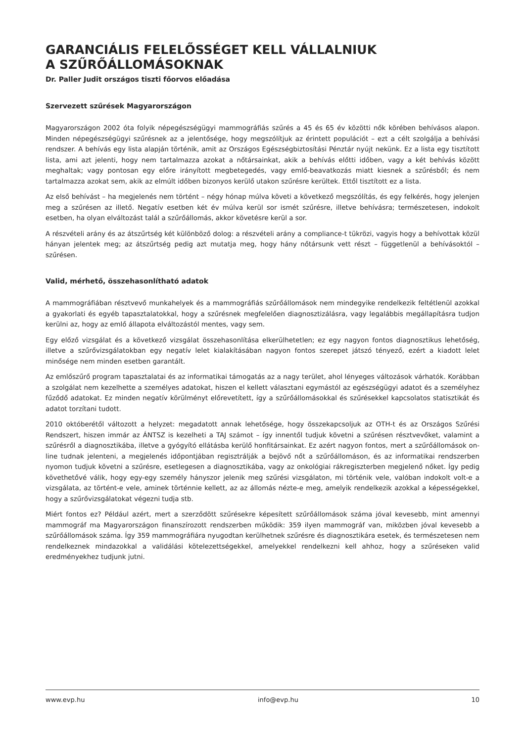GARANCIÁLIS FELELŐSSÉGET KELL VÁLLALNIUK
A SZŰRŐÁLLOMÁSOKNAK
Dr. Paller Judit országos tiszti főorvos előadása
Szervezett szűrések Magyarországon
Magyarországon 2002 óta folyik népegészségügyi mammográfiás szűrés a 45 és 65 év közötti nők körében behívásos alapon. Minden népegészségügyi szűrésnek az a jelentősége, hogy megszólítjuk az érintett populációt – ezt a célt szolgálja a behívási rendszer. A behívás egy lista alapján történik, amit az Országos Egészségbiztosítási Pénztár nyújt nekünk. Ez a lista egy tisztított lista, ami azt jelenti, hogy nem tartalmazza azokat a nőtársainkat, akik a behívás előtti időben, vagy a két behívás között meghaltak; vagy pontosan egy előre irányított megbetegedés, vagy emlő-beavatkozás miatt kiesnek a szűrésből; és nem tartalmazza azokat sem, akik az elmúlt időben bizonyos kerülő utakon szűrésre kerültek. Ettől tisztított ez a lista.
Az első behívást – ha megjelenés nem történt – négy hónap múlva követi a következő megszólítás, és egy felkérés, hogy jelenjen meg a szűrésen az illető. Negatív esetben két év múlva kerül sor ismét szűrésre, illetve behívásra; természetesen, indokolt esetben, ha olyan elváltozást talál a szűrőállomás, akkor követésre kerül a sor.
A részvételi arány és az átszűrtség két különböző dolog: a részvételi arány a compliance-t tükrözi, vagyis hogy a behívottak közül hányan jelentek meg; az átszűrtség pedig azt mutatja meg, hogy hány nőtársunk vett részt – függetlenül a behívásoktól – szűrésen.
Valid, mérhető, összehasonlítható adatok
A mammográfiában résztvevő munkahelyek és a mammográfiás szűrőállomások nem mindegyike rendelkezik feltétlenül azokkal a gyakorlati és egyéb tapasztalatokkal, hogy a szűrésnek megfelelően diagnosztizálásra, vagy legalábbis megállapításra tudjon kerülni az, hogy az emlő állapota elváltozástól mentes, vagy sem.
Egy előző vizsgálat és a következő vizsgálat összehasonlítása elkerülhetetlen; ez egy nagyon fontos diagnosztikus lehetőség, illetve a szűrővizsgálatokban egy negatív lelet kialakításában nagyon fontos szerepet játszó tényező, ezért a kiadott lelet minősége nem minden esetben garantált.
Az emlőszűrő program tapasztalatai és az informatikai támogatás az a nagy terület, ahol lényeges változások várhatók. Korábban a szolgálat nem kezelhette a személyes adatokat, hiszen el kellett választani egymástól az egészségügyi adatot és a személyhez fűződő adatokat. Ez minden negatív körülményt előrevetített, így a szűrőállomásokkal és szűrésekkel kapcsolatos statisztikát és adatot torzítani tudott.
2010 októberétől változott a helyzet: megadatott annak lehetősége, hogy összekapcsoljuk az OTH-t és az Országos Szűrési Rendszert, hiszen immár az ÁNTSZ is kezelheti a TAJ számot – így innentől tudjuk követni a szűrésen résztvevőket, valamint a szűrésről a diagnosztikába, illetve a gyógyító ellátásba kerülő honfitársainkat. Ez azért nagyon fontos, mert a szűrőállomások on-line tudnak jelenteni, a megjelenés időpontjában regisztrálják a bejövő nőt a szűrőállomáson, és az informatikai rendszerben nyomon tudjuk követni a szűrésre, esetlegesen a diagnosztikába, vagy az onkológiai rákregiszterben megjelenő nőket. Így pedig követhetővé válik, hogy egy-egy személy hányszor jelenik meg szűrési vizsgálaton, mi történik vele, valóban indokolt volt-e a vizsgálata, az történt-e vele, aminek történnie kellett, az az állomás nézte-e meg, amelyik rendelkezik azokkal a képességekkel, hogy a szűrővizsgálatokat végezni tudja stb.
Miért fontos ez? Például azért, mert a szerződött szűrésekre képesített szűrőállomások száma jóval kevesebb, mint amennyi mammográf ma Magyarországon finanszírozott rendszerben működik: 359 ilyen mammográf van, miközben jóval kevesebb a szűrőállomások száma. Így 359 mammográfiára nyugodtan kerülhetnek szűrésre és diagnosztikára esetek, és természetesen nem rendelkeznek mindazokkal a validálási kötelezettségekkel, amelyekkel rendelkezni kell ahhoz, hogy a szűréseken valid eredményekhez tudjunk jutni.
www.evp.hu info@evp.hu 10